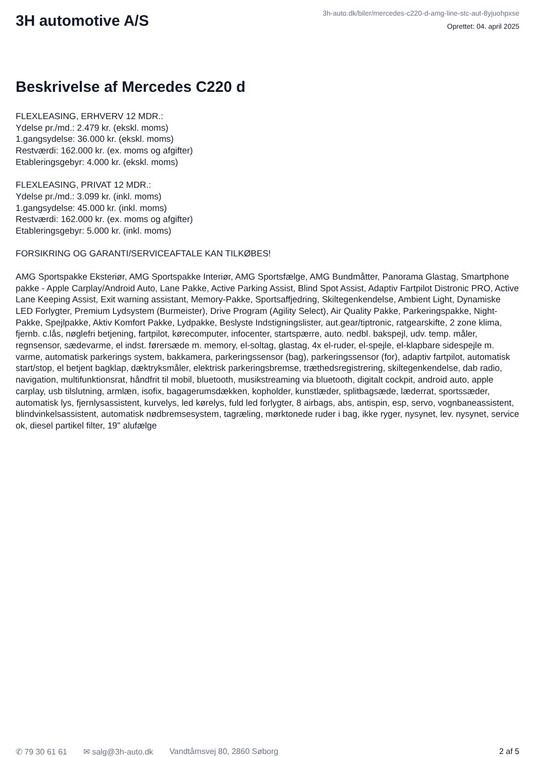3H automotive A/S
3h-auto.dk/biler/mercedes-c220-d-amg-line-stc-aut-8yjuohpxse
Oprettet: 04. april 2025
Beskrivelse af Mercedes C220 d
FLEXLEASING, ERHVERV 12 MDR.:
Ydelse pr./md.: 2.479 kr. (ekskl. moms)
1.gangsydelse: 36.000 kr. (ekskl. moms)
Restværdi: 162.000 kr. (ex. moms og afgifter)
Etableringsgebyr: 4.000 kr. (ekskl. moms)
FLEXLEASING, PRIVAT 12 MDR.:
Ydelse pr./md.: 3.099 kr. (inkl. moms)
1.gangsydelse: 45.000 kr. (inkl. moms)
Restværdi: 162.000 kr. (ex. moms og afgifter)
Etableringsgebyr: 5.000 kr. (inkl. moms)
FORSIKRING OG GARANTI/SERVICEAFTALE KAN TILKØBES!
AMG Sportspakke Eksteriør, AMG Sportspakke Interiør, AMG Sportsfælge, AMG Bundmåtter, Panorama Glastag, Smartphone pakke - Apple Carplay/Android Auto, Lane Pakke, Active Parking Assist, Blind Spot Assist, Adaptiv Fartpilot Distronic PRO, Active Lane Keeping Assist, Exit warning assistant, Memory-Pakke, Sportsaffjedring, Skiltegenkendelse, Ambient Light, Dynamiske LED Forlygter, Premium Lydsystem (Burmeister), Drive Program (Agility Select), Air Quality Pakke, Parkeringspakke, Night-Pakke, Spejlpakke, Aktiv Komfort Pakke, Lydpakke, Beslyste Indstigningslister, aut.gear/tiptronic, ratgearskifte, 2 zone klima, fjernb. c.lås, nøglefri betjening, fartpilot, kørecomputer, infocenter, startspærre, auto. nedbl. bakspejl, udv. temp. måler, regnsensor, sædevarme, el indst. førersæde m. memory, el-soltag, glastag, 4x el-ruder, el-spejle, el-klapbare sidespejle m. varme, automatisk parkerings system, bakkamera, parkeringssensor (bag), parkeringssensor (for), adaptiv fartpilot, automatisk start/stop, el betjent bagklap, dæktryksmåler, elektrisk parkeringsbremse, træthedsregistrering, skiltegenkendelse, dab radio, navigation, multifunktionsrat, håndfrit til mobil, bluetooth, musikstreaming via bluetooth, digitalt cockpit, android auto, apple carplay, usb tilslutning, armlæn, isofix, bagagerumsdækken, kopholder, kunstlæder, splitbagsæde, læderrat, sportssæder, automatisk lys, fjernlysassistent, kurvelys, led kørelys, fuld led forlygter, 8 airbags, abs, antispin, esp, servo, vognbaneassistent, blindvinkelsassistent, automatisk nødbremsesystem, tagræling, mørktonede ruder i bag, ikke ryger, nysynet, lev. nysynet, service ok, diesel partikel filter, 19" alufælge
✆ 79 30 61 61 ✉ salg@3h-auto.dk Vandtårnsvej 80, 2860 Søborg 2 af 5